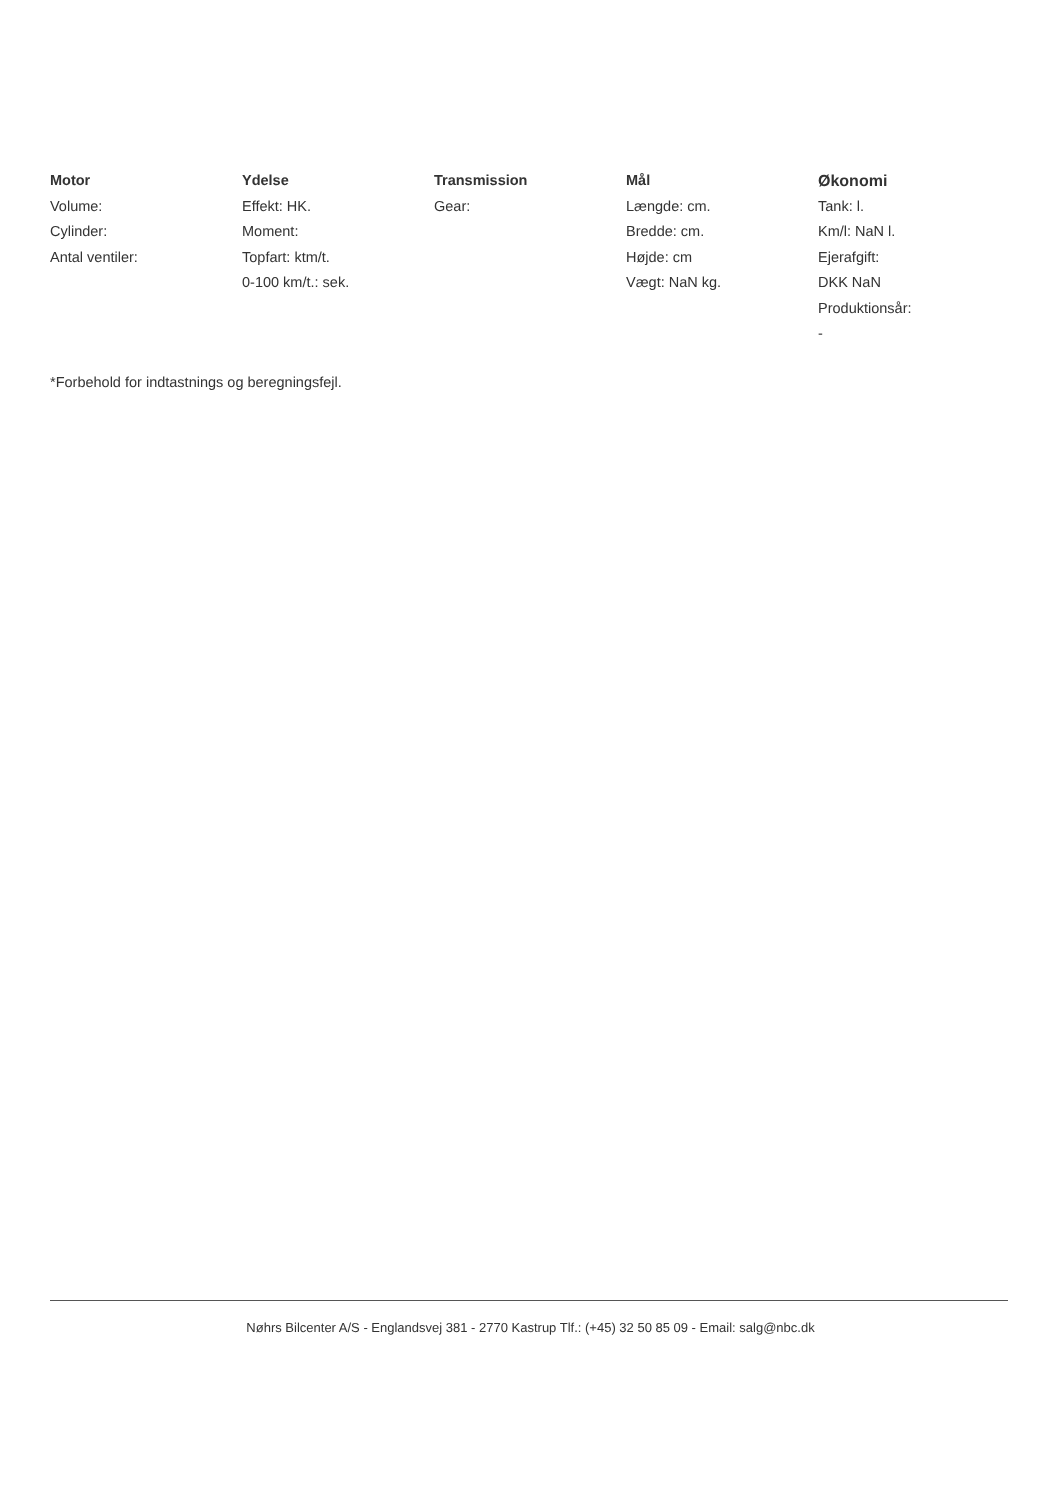Motor
Volume:
Cylinder:
Antal ventiler:
Ydelse
Effekt: HK.
Moment:
Topfart: ktm/t.
0-100 km/t.: sek.
Transmission
Gear:
Mål
Længde: cm.
Bredde: cm.
Højde: cm
Vægt: NaN kg.
Økonomi
Tank: l.
Km/l: NaN l.
Ejerafgift:
DKK NaN
Produktionsår:
-
*Forbehold for indtastnings og beregningsfejl.
Nøhrs Bilcenter A/S - Englandsvej 381 - 2770 Kastrup Tlf.: (+45) 32 50 85 09 - Email: salg@nbc.dk